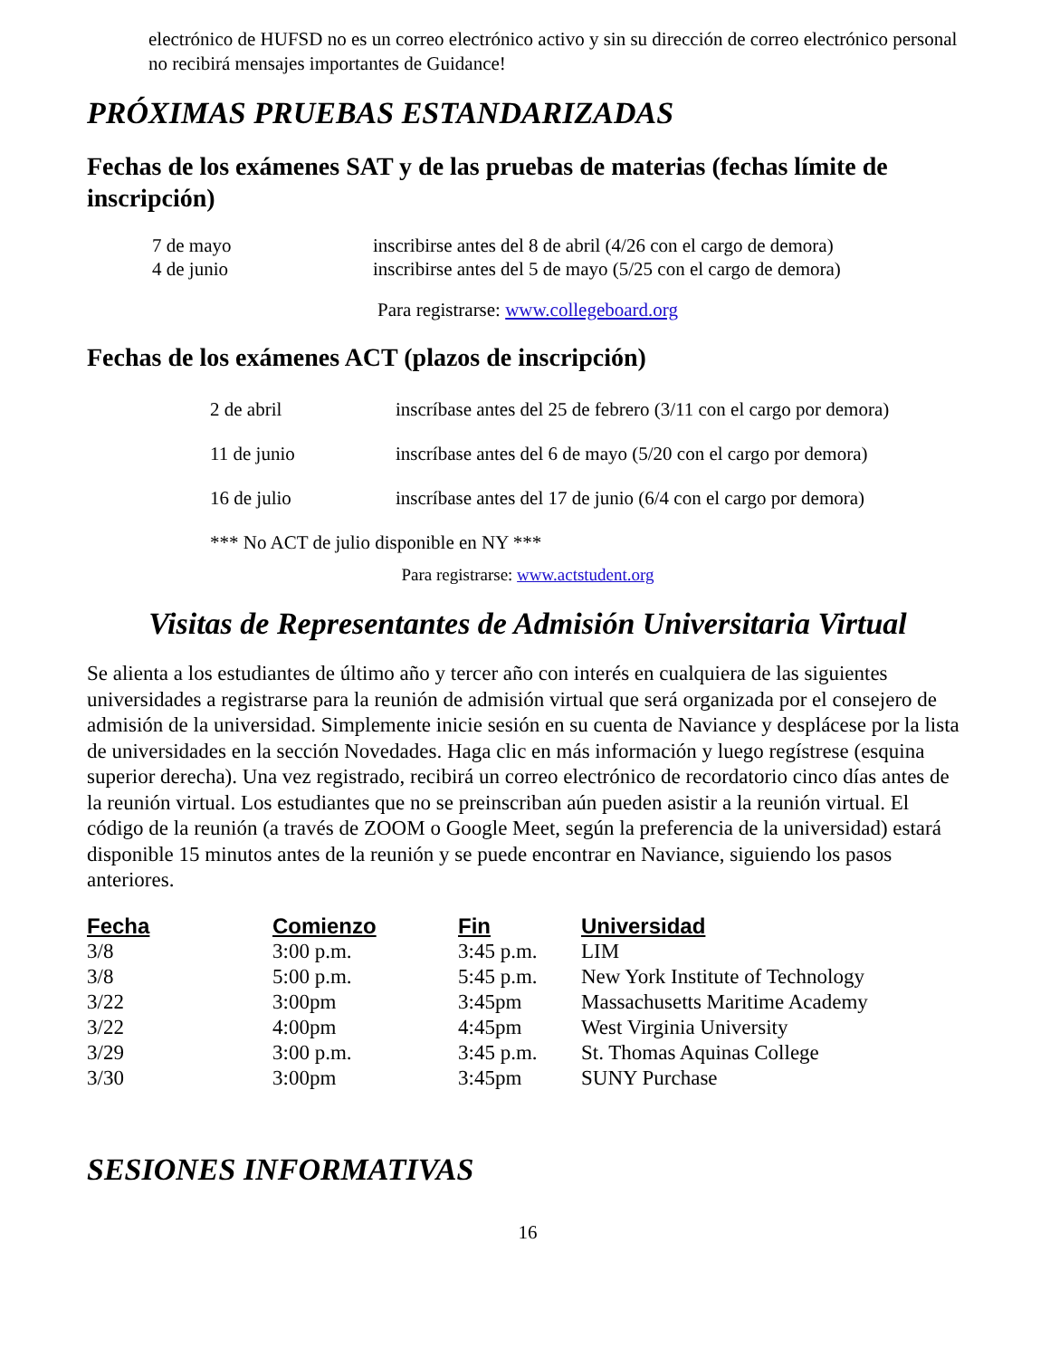electrónico de HUFSD no es un correo electrónico activo y sin su dirección de correo electrónico personal no recibirá mensajes importantes de Guidance!
PRÓXIMAS PRUEBAS ESTANDARIZADAS
Fechas de los exámenes SAT y de las pruebas de materias (fechas límite de inscripción)
| 7 de mayo | inscribirse antes del 8 de abril (4/26 con el cargo de demora) |
| 4 de junio | inscribirse antes del 5 de mayo (5/25 con el cargo de demora) |
Para registrarse: www.collegeboard.org
Fechas de los exámenes ACT (plazos de inscripción)
| 2 de abril | inscríbase antes del 25 de febrero (3/11 con el cargo por demora) |
| 11 de junio | inscríbase antes del 6 de mayo (5/20 con el cargo por demora) |
| 16 de julio | inscríbase antes del 17 de junio (6/4 con el cargo por demora) |
| *** No ACT de julio disponible en NY *** | |
Para registrarse: www.actstudent.org
Visitas de Representantes de Admisión Universitaria Virtual
Se alienta a los estudiantes de último año y tercer año con interés en cualquiera de las siguientes universidades a registrarse para la reunión de admisión virtual que será organizada por el consejero de admisión de la universidad. Simplemente inicie sesión en su cuenta de Naviance y desplácese por la lista de universidades en la sección Novedades. Haga clic en más información y luego regístrese (esquina superior derecha). Una vez registrado, recibirá un correo electrónico de recordatorio cinco días antes de la reunión virtual. Los estudiantes que no se preinscriban aún pueden asistir a la reunión virtual. El código de la reunión (a través de ZOOM o Google Meet, según la preferencia de la universidad) estará disponible 15 minutos antes de la reunión y se puede encontrar en Naviance, siguiendo los pasos anteriores.
| Fecha | Comienzo | Fin | Universidad |
| --- | --- | --- | --- |
| 3/8 | 3:00 p.m. | 3:45 p.m. | LIM |
| 3/8 | 5:00 p.m. | 5:45 p.m. | New York Institute of Technology |
| 3/22 | 3:00pm | 3:45pm | Massachusetts Maritime Academy |
| 3/22 | 4:00pm | 4:45pm | West Virginia University |
| 3/29 | 3:00 p.m. | 3:45 p.m. | St. Thomas Aquinas College |
| 3/30 | 3:00pm | 3:45pm | SUNY Purchase |
SESIONES INFORMATIVAS
16